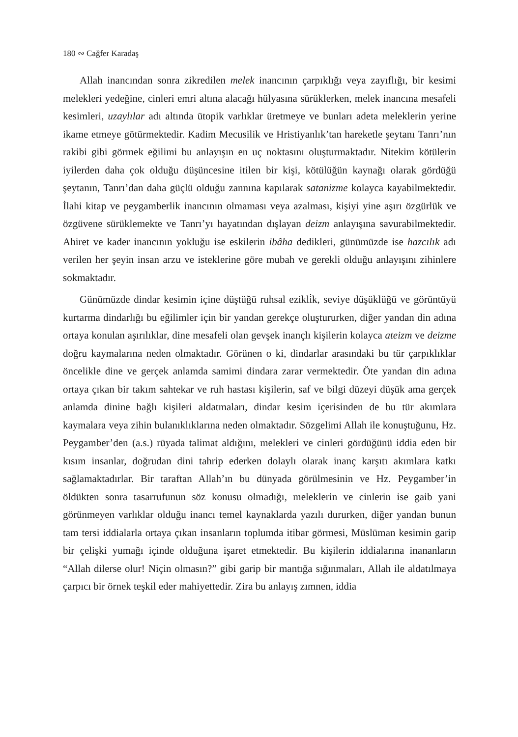180 ∾ Cağfer Karadaş
Allah inancından sonra zikredilen melek inancının çarpıklığı veya zayıflığı, bir kesimi melekleri yedeğine, cinleri emri altına alacağı hülyasına sürüklerken, melek inancına mesafeli kesimleri, uzaylılar adı altında ütopik varlıklar üretmeye ve bunları adeta meleklerin yerine ikame etmeye götürmektedir. Kadim Mecusilik ve Hristiyanlık’tan hareketle şeytanı Tanrı’nın rakibi gibi görmek eğilimi bu anlayışın en uç noktasını oluşturmaktadır. Nitekim kötülerin iyilerden daha çok olduğu düşüncesine itilen bir kişi, kötülüğün kaynağı olarak gördüğü şeytanın, Tanrı’dan daha güçlü olduğu zannına kapılarak satanizme kolayca kayabilmektedir. İlahi kitap ve peygamberlik inancının olmaması veya azalması, kişiyi yine aşırı özgürlük ve özgüvene sürüklemekte ve Tanrı’yı hayatından dışlayan deizm anlayışına savurabilmektedir. Ahiret ve kader inancının yokluğu ise eskilerin ibâha dedikleri, günümüzde ise hazcılık adı verilen her şeyin insan arzu ve isteklerine göre mubah ve gerekli olduğu anlayışını zihinlere sokmaktadır.
Günümüzde dindar kesimin içine düştüğü ruhsal ezikli̇k, seviye düşüklüğü ve görüntüyü kurtarma dindarlığı bu eğilimler için bir yandan gerekçe oluştururken, diğer yandan din adına ortaya konulan aşırılıklar, dine mesafeli olan gevşek inançlı kişilerin kolayca ateizm ve deizme doğru kaymalarına neden olmaktadır. Görünen o ki, dindarlar arasındaki bu tür çarpıklıklar öncelikle dine ve gerçek anlamda samimi dindara zarar vermektedir. Öte yandan din adına ortaya çıkan bir takım sahtekar ve ruh hastası kişilerin, saf ve bilgi düzeyi düşük ama gerçek anlamda dinine bağlı kişileri aldatmaları, dindar kesim içerisinden de bu tür akımlara kaymalara veya zihin bulanıklıklarına neden olmaktadır. Sözgelimi Allah ile konuştuğunu, Hz. Peygamber’den (a.s.) rüyada talimat aldığını, melekleri ve cinleri gördüğünü iddia eden bir kısım insanlar, doğrudan dini tahrip ederken dolaylı olarak inanç karşıtı akımlara katkı sağlamaktadırlar. Bir taraftan Allah’ın bu dünyada görülmesinin ve Hz. Peygamber’in öldükten sonra tasarrufunun söz konusu olmadığı, meleklerin ve cinlerin ise gaib yani görünmeyen varlıklar olduğu inancı temel kaynaklarda yazılı dururken, diğer yandan bunun tam tersi iddialarla ortaya çıkan insanların toplumda itibar görmesi, Müslüman kesimin garip bir çelişki yumağı içinde olduğuna işaret etmektedir. Bu kişilerin iddialarına inananların “Allah dilerse olur! Niçin olmasın?” gibi garip bir mantığa sığınmaları, Allah ile aldatılmaya çarpıcı bir örnek teşkil eder mahiyettedir. Zira bu anlayış zımnen, iddia